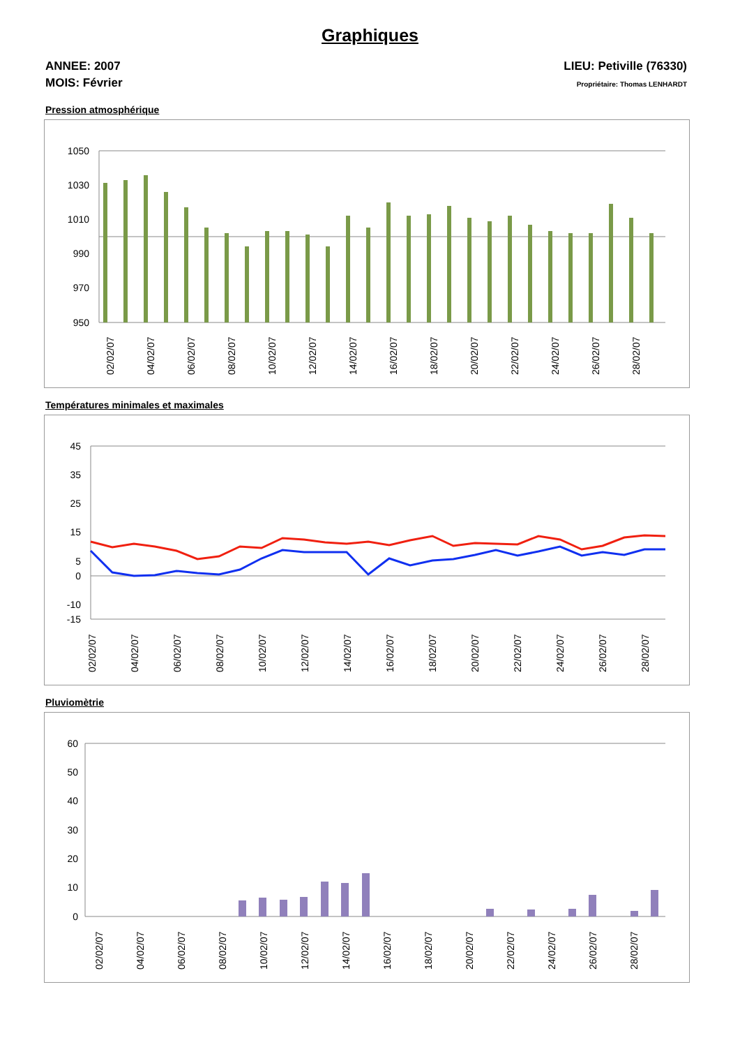Graphiques
ANNEE: 2007
MOIS: Février
LIEU: Petiville (76330)
Propriétaire: Thomas LENHARDT
Pression atmosphérique
1050
1030
1010
990
970
950
02/02/07
04/02/07
06/02/07
08/02/07
10/02/07
12/02/07
14/02/07
16/02/07
18/02/07
20/02/07
22/02/07
24/02/07
26/02/07
28/02/07
Températures minimales et maximales
45
35
25
15
5
0
-10
-15
02/02/07
04/02/07
06/02/07
08/02/07
10/02/07
12/02/07
14/02/07
16/02/07
18/02/07
20/02/07
22/02/07
24/02/07
26/02/07
28/02/07
Pluviomètrie
60
50
40
30
20
10
0
02/02/07
04/02/07
06/02/07
08/02/07
10/02/07
12/02/07
14/02/07
16/02/07
18/02/07
20/02/07
22/02/07
24/02/07
26/02/07
28/02/07